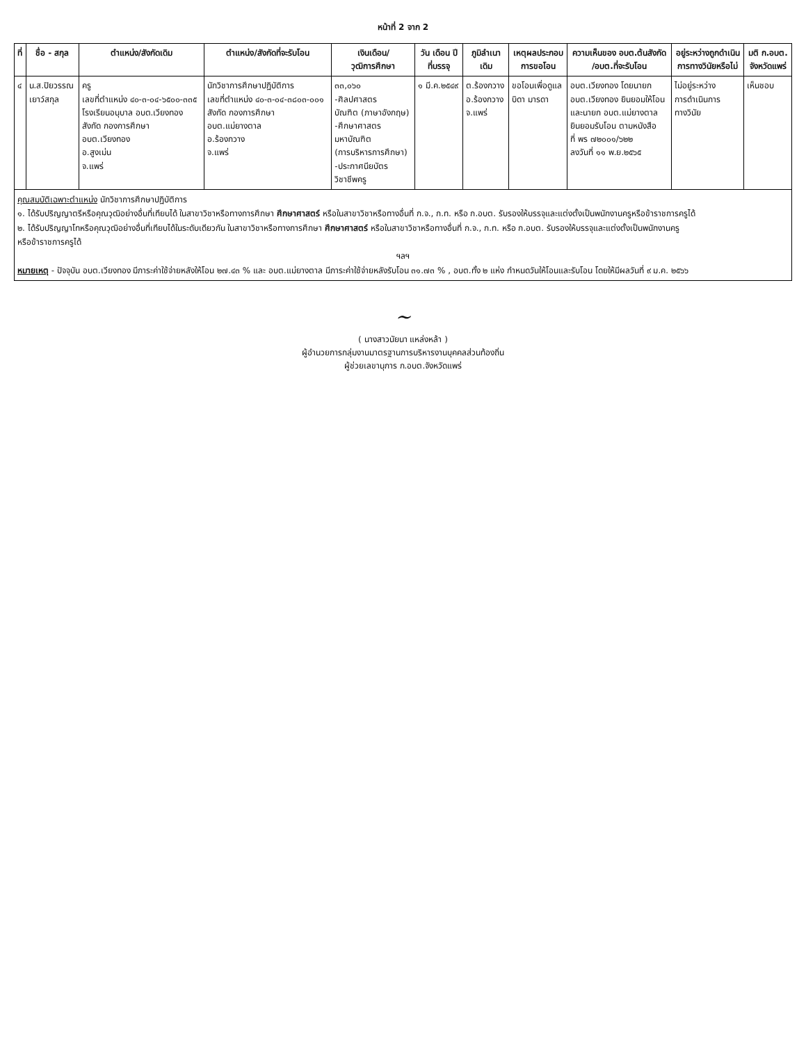หน้าที่ 2 จาก 2
| ที่ | ชื่อ - สกุล | ตำแหน่ง/สังกัดเดิม | ตำแหน่ง/สังกัดที่จะรับโอน | เงินเดือน/ วุฒิการศึกษา | วัน เดือน ปี ที่บรรจุ | ภูมิลำเนา เดิม | เหตุผลประกอบ การขอโอน | ความเห็นของ อบต.ต้นสังกัด /อบต.ที่จะรับโอน | อยู่ระหว่างถูกดำเนิน การทางวินัยหรือไม่ | มติ ก.อบต. จังหวัดแพร่ |
| --- | --- | --- | --- | --- | --- | --- | --- | --- | --- | --- |
| ๔ | น.ส.ปิยวรรณ เยาว์สกุล | ครู เลขที่ตำแหน่ง ๔๐-๓-๐๔-๖๕๐๐-๓๓๕ โรงเรียนอนุบาล อบต.เวียงทอง สังกัด กองการศึกษา อบต.เวียงทอง อ.สูงเม่น จ.แพร่ | นักวิชาการศึกษาปฏิบัติการ เลขที่ตำแหน่ง ๔๐-๓-๐๔-๓๘๐๓-๐๐๑ สังกัด กองการศึกษา อบต.แม่ยางตาล อ.ร้องกวาง จ.แพร่ | ๓๓,๐๖๐ -ศิลปศาสตร บัณฑิต (ภาษาอังกฤษ) -ศึกษาศาสตร มหาบัณฑิต (การบริหารการศึกษา) -ประกาศนียบัตร วิชาชีพครู | ๑ มี.ค.๒๕๔๙ | ต.ร้องกวาง อ.ร้องกวาง จ.แพร่ | ขอโอนเพื่อดูแล บิดา มารดา | อบต.เวียงทอง โดยนายก อบต.เวียงทอง ยินยอมให้โอน และนายก อบต.แม่ยางตาล ยินยอมรับโอน ตามหนังสือ ที่ พร ๗๒๐๐๑/๖๒๒ ลงวันที่ ๑๑ พ.ย.๒๕๖๕ | ไม่อยู่ระหว่าง การดำเนินการ ทางวินัย | เห็นชอบ |
| คุณสมบัติเฉพาะตำแหน่ง นักวิชาการศึกษาปฏิบัติการ ๑. ได้รับปริญญาตรีหรือคุณวุฒิอย่างอื่นที่เทียบได้ ในสาขาวิชาหรือทางการศึกษา ศึกษาศาสตร์ หรือในสาขาวิชาหรือทางอื่นที่ ก.จ., ก.ท. หรือ ก.อบต. รับรองให้บรรจุและแต่งตั้งเป็นพนักงานครูหรือข้าราชการครูได้ ๒. ได้รับปริญญาโทหรือคุณวุฒิอย่างอื่นที่เทียบได้ในระดับเดียวกัน ในสาขาวิชาหรือทางการศึกษา ศึกษาศาสตร์ หรือในสาขาวิชาหรือทางอื่นที่ ก.จ., ก.ท. หรือ ก.อบต. รับรองให้บรรจุและแต่งตั้งเป็นพนักงานครู หรือข้าราชการครูได้ ฯลฯ หมายเหตุ - ปัจจุบัน อบต.เวียงทอง มีภาระค่าใช้จ่ายหลังให้โอน ๒๗.๔๓ % และ อบต.แม่ยางตาล มีภาระค่าใช้จ่ายหลังรับโอน ๓๑.๗๓ % , อบต.ทั้ง ๒ แห่ง กำหนดวันให้โอนและรับโอน โดยให้มีผลวันที่ ๙ ม.ค. ๒๕๖๖ | | | | | | | | | | |
~
( นางสาวนัยนา แหล่งหล้า )
ผู้อำนวยการกลุ่มงานมาตรฐานการบริหารงานบุคคลส่วนท้องถิ่น
ผู้ช่วยเลขานุการ ก.อบต.จังหวัดแพร่